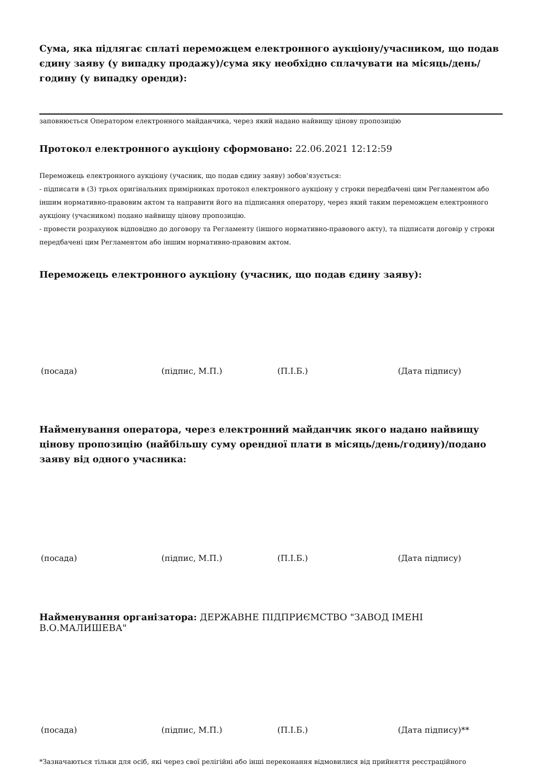Сума, яка підлягає сплаті переможцем електронного аукціону/учасником, що подав єдину заяву (у випадку продажу)/сума яку необхідно сплачувати на місяць/день/годину (у випадку оренди):
заповнюється Оператором електронного майданчика, через який надано найвищу цінову пропозицію
Протокол електронного аукціону сформовано: 22.06.2021 12:12:59
Переможець електронного аукціону (учасник, що подав єдину заяву) зобов'язується:
- підписати в (3) трьох оригінальних примірниках протокол електронного аукціону у строки передбачені цим Регламентом або іншим нормативно-правовим актом та направити його на підписання оператору, через який таким переможцем електронного аукціону (учасником) подано найвищу цінову пропозицію.
- провести розрахунок відповідно до договору та Регламенту (іншого нормативно-правового акту), та підписати договір у строки передбачені цим Регламентом або іншим нормативно-правовим актом.
Переможець електронного аукціону (учасник, що подав єдину заяву):
(посада) (підпис, М.П.) (П.І.Б.) (Дата підпису)
Найменування оператора, через електронний майданчик якого надано найвищу цінову пропозицію (найбільшу суму орендної плати в місяць/день/годину)/подано заяву від одного учасника:
(посада) (підпис, М.П.) (П.І.Б.) (Дата підпису)
Найменування організатора: ДЕРЖАВНЕ ПІДПРИЄМСТВО "ЗАВОД ІМЕНІ В.О.МАЛИШЕВА"
(посада) (підпис, М.П.) (П.І.Б.) (Дата підпису)**
*Зазначаються тільки для осіб, які через свої релігійні або інші переконання відмовилися від прийняття реєстраційного